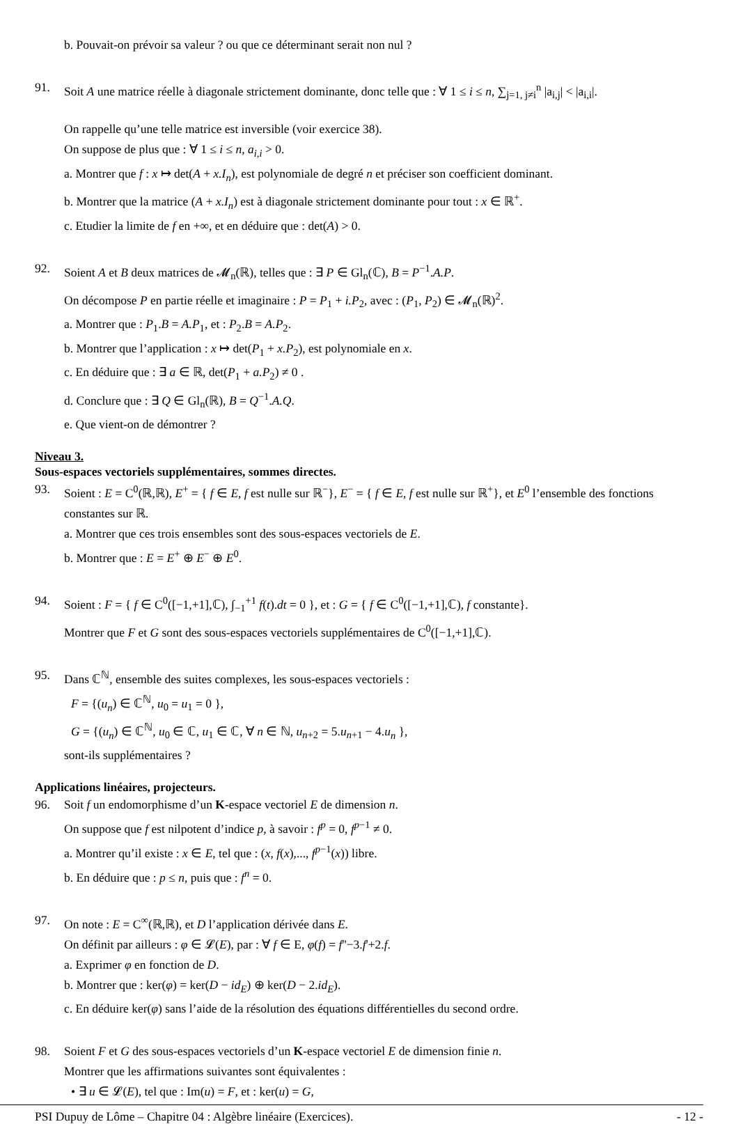b. Pouvait-on prévoir sa valeur ? ou que ce déterminant serait non nul ?
91. Soit A une matrice réelle à diagonale strictement dominante, donc telle que : ∀ 1 ≤ i ≤ n, ∑<sub>j=1, j≠i</sub><sup>n</sup> |a<sub>i,j</sub>| < |a<sub>i,i</sub>|.
On rappelle qu’une telle matrice est inversible (voir exercice 38).
On suppose de plus que : ∀ 1 ≤ i ≤ n, a<sub>i,i</sub> > 0.
a. Montrer que f : x ↦ det(A + x.I<sub>n</sub>), est polynomiale de degré n et préciser son coefficient dominant.
b. Montrer que la matrice (A + x.I<sub>n</sub>) est à diagonale strictement dominante pour tout : x ∈ ℝ<sup>+</sup>.
c. Etudier la limite de f en +∞, et en déduire que : det(A) > 0.
92. Soient A et B deux matrices de 𝓜<sub>n</sub>(ℝ), telles que : ∃ P ∈ Gl<sub>n</sub>(ℂ), B = P<sup>−1</sup>.A.P.
On décompose P en partie réelle et imaginaire : P = P<sub>1</sub> + i.P<sub>2</sub>, avec : (P<sub>1</sub>, P<sub>2</sub>) ∈ 𝓜<sub>n</sub>(ℝ)<sup>2</sup>.
a. Montrer que : P<sub>1</sub>.B = A.P<sub>1</sub>, et : P<sub>2</sub>.B = A.P<sub>2</sub>.
b. Montrer que l’application : x ↦ det(P<sub>1</sub> + x.P<sub>2</sub>), est polynomiale en x.
c. En déduire que : ∃ a ∈ ℝ, det(P<sub>1</sub> + a.P<sub>2</sub>) ≠ 0 .
d. Conclure que : ∃ Q ∈ Gl<sub>n</sub>(ℝ), B = Q<sup>−1</sup>.A.Q.
e. Que vient-on de démontrer ?
Niveau 3.
Sous-espaces vectoriels supplémentaires, sommes directes.
93. Soient : E = C<sup>0</sup>(ℝ,ℝ), E<sup>+</sup> = { f ∈ E, f est nulle sur ℝ<sup>−</sup>}, E<sup>−</sup> = { f ∈ E, f est nulle sur ℝ<sup>+</sup>}, et E<sup>0</sup> l’ensemble des fonctions constantes sur ℝ.
a. Montrer que ces trois ensembles sont des sous-espaces vectoriels de E.
b. Montrer que : E = E<sup>+</sup> ⊕ E<sup>−</sup> ⊕ E<sup>0</sup>.
94. Soient : F = { f ∈ C<sup>0</sup>([−1,+1],ℂ), ∫<sub>−1</sub><sup>+1</sup> f(t).dt = 0 }, et : G = { f ∈ C<sup>0</sup>([−1,+1],ℂ), f constante}.
Montrer que F et G sont des sous-espaces vectoriels supplémentaires de C<sup>0</sup>([−1,+1],ℂ).
95. Dans ℂ<sup>ℕ</sup>, ensemble des suites complexes, les sous-espaces vectoriels :
F = {(u<sub>n</sub>) ∈ ℂ<sup>ℕ</sup>, u<sub>0</sub> = u<sub>1</sub> = 0 },
G = {(u<sub>n</sub>) ∈ ℂ<sup>ℕ</sup>, u<sub>0</sub> ∈ ℂ, u<sub>1</sub> ∈ ℂ, ∀ n ∈ ℕ, u<sub>n+2</sub> = 5.u<sub>n+1</sub> − 4.u<sub>n</sub> },
sont-ils supplémentaires ?
Applications linéaires, projecteurs.
96. Soit f un endomorphisme d’un K-espace vectoriel E de dimension n.
On suppose que f est nilpotent d’indice p, à savoir : f<sup>p</sup> = 0, f<sup>p−1</sup> ≠ 0.
a. Montrer qu’il existe : x ∈ E, tel que : (x, f(x),..., f<sup>p−1</sup>(x)) libre.
b. En déduire que : p ≤ n, puis que : f<sup>n</sup> = 0.
97. On note : E = C<sup>∞</sup>(ℝ,ℝ), et D l’application dérivée dans E.
On définit par ailleurs : φ ∈ 𝓛(E), par : ∀ f ∈ E, φ(f) = f''−3.f'+2.f.
a. Exprimer φ en fonction de D.
b. Montrer que : ker(φ) = ker(D − id<sub>E</sub>) ⊕ ker(D − 2.id<sub>E</sub>).
c. En déduire ker(φ) sans l’aide de la résolution des équations différentielles du second ordre.
98. Soient F et G des sous-espaces vectoriels d’un K-espace vectoriel E de dimension finie n.
Montrer que les affirmations suivantes sont équivalentes :
• ∃ u ∈ 𝓛(E), tel que : Im(u) = F, et : ker(u) = G,
PSI Dupuy de Lôme – Chapitre 04 : Algèbre linéaire (Exercices). - 12 -